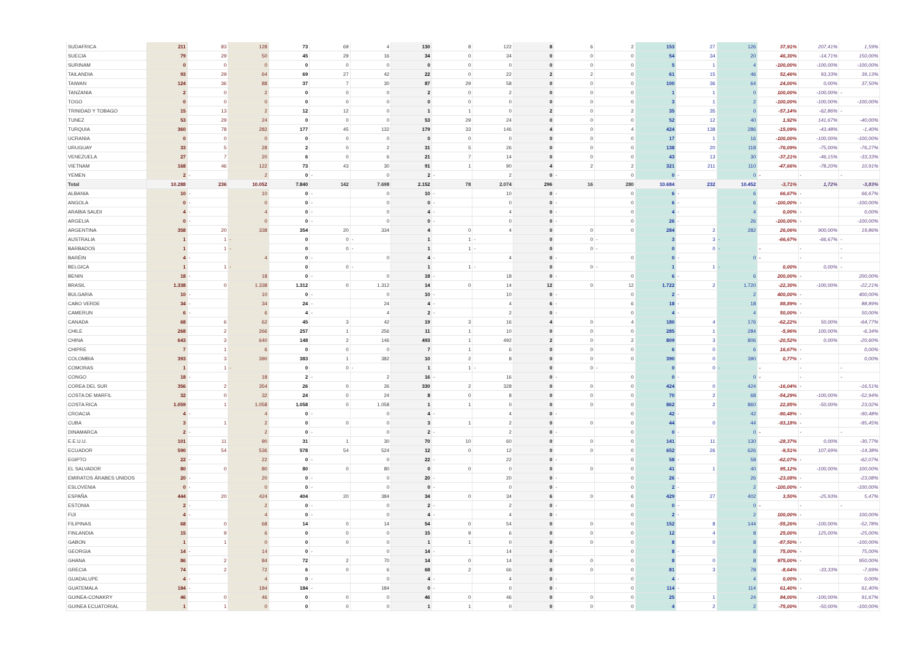| SUDAFRICA | 211 | 83 | 128 | 73 | 69 | 4 | 130 | 8 | 122 | 8 | 6 | 2 | 153 | 27 | 126 | 37,91% | 207,41% | 1,59% |
| SUECIA | 79 | 29 | 50 | 45 | 29 | 16 | 34 | 0 | 34 | 0 | 0 | 0 | 54 | 34 | 20 | 46,30% | -14,71% | 150,00% |
| SURINAM | 0 | 0 | 0 | 0 | 0 | 0 | 0 | 0 | 0 | 0 | 0 | 0 | 5 | 1 | 4 | -100,00% | -100,00% | -100,00% |
| TAILANDIA | 93 | 29 | 64 | 69 | 27 | 42 | 22 | 0 | 22 | 2 | 2 | 0 | 61 | 15 | 46 | 52,46% | 93,33% | 39,13% |
| TAIWAN | 124 | 36 | 88 | 37 | 7 | 30 | 87 | 29 | 58 | 0 | 0 | 0 | 100 | 36 | 64 | 24,00% | 0,00% | 37,50% |
| TANZANIA | 2 | 0 | 2 | 0 | 0 | 0 | 2 | 0 | 2 | 0 | 0 | 0 | 1 | 1 | 0 | 100,00% | -100,00% | - |
| TOGO | 0 | 0 | 0 | 0 | 0 | 0 | 0 | 0 | 0 | 0 | 0 | 0 | 3 | 1 | 2 | -100,00% | -100,00% | -100,00% |
| TRINIDAD Y TOBAGO | 15 | 13 | 2 | 12 | 12 | 0 | 1 | 1 | 0 | 2 | 0 | 2 | 35 | 35 | 0 | -57,14% | -62,86% | - |
| TUNEZ | 53 | 29 | 24 | 0 | 0 | 0 | 53 | 29 | 24 | 0 | 0 | 0 | 52 | 12 | 40 | 1,92% | 141,67% | -40,00% |
| TURQUIA | 360 | 78 | 282 | 177 | 45 | 132 | 179 | 33 | 146 | 4 | 0 | 4 | 424 | 138 | 286 | -15,09% | -43,48% | -1,40% |
| UCRANIA | 0 | 0 | 0 | 0 | 0 | 0 | 0 | 0 | 0 | 0 | 0 | 0 | 17 | 1 | 16 | -100,00% | -100,00% | -100,00% |
| URUGUAY | 33 | 5 | 28 | 2 | 0 | 2 | 31 | 5 | 26 | 0 | 0 | 0 | 138 | 20 | 118 | -76,09% | -75,00% | -76,27% |
| VENEZUELA | 27 | 7 | 20 | 6 | 0 | 6 | 21 | 7 | 14 | 0 | 0 | 0 | 43 | 13 | 30 | -37,21% | -46,15% | -33,33% |
| VIETNAM | 168 | 46 | 122 | 73 | 43 | 30 | 91 | 1 | 90 | 4 | 2 | 2 | 321 | 211 | 110 | -47,66% | -78,20% | 10,91% |
| YEMEN | 2 | - | 2 | 0 | - | 0 | 2 | - | 2 | 0 | - | 0 | 0 | - | 0 | - | - | - |
| Total | 10.288 | 236 | 10.052 | 7.840 | 142 | 7.698 | 2.152 | 78 | 2.074 | 296 | 16 | 280 | 10.684 | 232 | 10.452 | -3,71% | 1,72% | -3,83% |
| ALBANIA | 10 | - | 10 | 0 | - | 0 | 10 | - | 10 | 0 | - | 0 | 6 | - | 6 | 66,67% | - | 66,67% |
| ANGOLA | 0 | - | 0 | 0 | - | 0 | 0 | - | 0 | 0 | - | 0 | 6 | - | 6 | -100,00% | - | -100,00% |
| ARABIA SAUDI | 4 | - | 4 | 0 | - | 0 | 4 | - | 4 | 0 | - | 0 | 4 | - | 4 | 0,00% | - | 0,00% |
| ARGELIA | 0 | - | 0 | 0 | - | 0 | 0 | - | 0 | 0 | - | 0 | 26 | - | 26 | -100,00% | - | -100,00% |
| ARGENTINA | 358 | 20 | 338 | 354 | 20 | 334 | 4 | 0 | 4 | 0 | 0 | 0 | 284 | 2 | 282 | 26,06% | 900,00% | 19,86% |
| AUSTRALIA | 1 | 1 | - | 0 | 0 | - | 1 | 1 | - | 0 | 0 | - | 3 | 3 | - | -66,67% | -66,67% | - |
| BARBADOS | 1 | 1 | - | 0 | 0 | - | 1 | 1 | - | 0 | 0 | - | 0 | 0 | - | - | - | - |
| BARÉIN | 4 | - | 4 | 0 | - | 0 | 4 | - | 4 | 0 | - | 0 | 0 | - | 0 | - | - | - |
| BELGICA | 1 | 1 | - | 0 | 0 | - | 1 | 1 | - | 0 | 0 | - | 1 | 1 | - | 0,00% | 0,00% | - |
| BENIN | 18 | - | 18 | 0 | - | 0 | 18 | - | 18 | 0 | - | 0 | 6 | - | 6 | 200,00% | - | 200,00% |
| BRASIL | 1.338 | 0 | 1.338 | 1.312 | 0 | 1.312 | 14 | 0 | 14 | 12 | 0 | 12 | 1.722 | 2 | 1.720 | -22,30% | -100,00% | -22,21% |
| BULGARIA | 10 | - | 10 | 0 | - | 0 | 10 | - | 10 | 0 | - | 0 | 2 | - | 2 | 400,00% | - | 400,00% |
| CABO VERDE | 34 | - | 34 | 24 | - | 24 | 4 | - | 4 | 6 | - | 6 | 18 | - | 18 | 88,89% | - | 88,89% |
| CAMERUN | 6 | - | 6 | 4 | - | 4 | 2 | - | 2 | 0 | - | 0 | 4 | - | 4 | 50,00% | - | 50,00% |
| CANADA | 68 | 6 | 62 | 45 | 3 | 42 | 19 | 3 | 16 | 4 | 0 | 4 | 180 | 4 | 176 | -62,22% | 50,00% | -64,77% |
| CHILE | 268 | 2 | 266 | 257 | 1 | 256 | 11 | 1 | 10 | 0 | 0 | 0 | 285 | 1 | 284 | -5,96% | 100,00% | -6,34% |
| CHINA | 643 | 3 | 640 | 148 | 2 | 146 | 493 | 1 | 492 | 2 | 0 | 2 | 809 | 3 | 806 | -20,52% | 0,00% | -20,60% |
| CHIPRE | 7 | 1 | 6 | 0 | 0 | 0 | 7 | 1 | 6 | 0 | 0 | 0 | 6 | 0 | 6 | 16,67% | - | 0,00% |
| COLOMBIA | 393 | 3 | 390 | 383 | 1 | 382 | 10 | 2 | 8 | 0 | 0 | 0 | 390 | 0 | 390 | 0,77% | - | 0,00% |
| COMORAS | 1 | 1 | - | 0 | 0 | - | 1 | 1 | - | 0 | 0 | - | 0 | 0 | - | - | - | - |
| CONGO | 18 | - | 18 | 2 | - | 2 | 16 | - | 16 | 0 | - | 0 | 0 | - | 0 | - | - | - |
| COREA DEL SUR | 356 | 2 | 354 | 26 | 0 | 26 | 330 | 2 | 328 | 0 | 0 | 0 | 424 | 0 | 424 | -16,04% | - | -16,51% |
| COSTA DE MARFIL | 32 | 0 | 32 | 24 | 0 | 24 | 8 | 0 | 8 | 0 | 0 | 0 | 70 | 2 | 68 | -54,29% | -100,00% | -52,94% |
| COSTA RICA | 1.059 | 1 | 1.058 | 1.058 | 0 | 1.058 | 1 | 1 | 0 | 0 | 0 | 0 | 862 | 2 | 860 | 22,85% | -50,00% | 23,02% |
| CROACIA | 4 | - | 4 | 0 | - | 0 | 4 | - | 4 | 0 | - | 0 | 42 | - | 42 | -90,48% | - | -90,48% |
| CUBA | 3 | 1 | 2 | 0 | 0 | 0 | 3 | 1 | 2 | 0 | 0 | 0 | 44 | 0 | 44 | -93,18% | - | -95,45% |
| DINAMARCA | 2 | - | 2 | 0 | - | 0 | 2 | - | 2 | 0 | - | 0 | 0 | - | 0 | - | - | - |
| E.E.U.U. | 101 | 11 | 90 | 31 | 1 | 30 | 70 | 10 | 60 | 0 | 0 | 0 | 141 | 11 | 130 | -28,37% | 0,00% | -30,77% |
| ECUADOR | 590 | 54 | 536 | 578 | 54 | 524 | 12 | 0 | 12 | 0 | 0 | 0 | 652 | 26 | 626 | -9,51% | 107,69% | -14,38% |
| EGIPTO | 22 | - | 22 | 0 | - | 0 | 22 | - | 22 | 0 | - | 0 | 58 | - | 58 | -62,07% | - | -62,07% |
| EL SALVADOR | 80 | 0 | 80 | 80 | 0 | 80 | 0 | 0 | 0 | 0 | 0 | 0 | 41 | 1 | 40 | 95,12% | -100,00% | 100,00% |
| EMIRATOS ÁRABES UNIDOS | 20 | - | 20 | 0 | - | 0 | 20 | - | 20 | 0 | - | 0 | 26 | - | 26 | -23,08% | - | -23,08% |
| ESLOVENIA | 0 | - | 0 | 0 | - | 0 | 0 | - | 0 | 0 | - | 0 | 2 | - | 2 | -100,00% | - | -100,00% |
| ESPAÑA | 444 | 20 | 424 | 404 | 20 | 384 | 34 | 0 | 34 | 6 | 0 | 6 | 429 | 27 | 402 | 3,50% | -25,93% | 5,47% |
| ESTONIA | 2 | - | 2 | 0 | - | 0 | 2 | - | 2 | 0 | - | 0 | 0 | - | 0 | - | - | - |
| FIJI | 4 | - | 4 | 0 | - | 0 | 4 | - | 4 | 0 | - | 0 | 2 | - | 2 | 100,00% | - | 100,00% |
| FILIPINAS | 68 | 0 | 68 | 14 | 0 | 14 | 54 | 0 | 54 | 0 | 0 | 0 | 152 | 8 | 144 | -55,26% | -100,00% | -52,78% |
| FINLANDIA | 15 | 9 | 6 | 0 | 0 | 0 | 15 | 9 | 6 | 0 | 0 | 0 | 12 | 4 | 8 | 25,00% | 125,00% | -25,00% |
| GABON | 1 | 1 | 0 | 0 | 0 | 0 | 1 | 1 | 0 | 0 | 0 | 0 | 8 | 0 | 8 | -87,50% | - | -100,00% |
| GEORGIA | 14 | - | 14 | 0 | - | 0 | 14 | - | 14 | 0 | - | 0 | 8 | - | 8 | 75,00% | - | 75,00% |
| GHANA | 86 | 2 | 84 | 72 | 2 | 70 | 14 | 0 | 14 | 0 | 0 | 0 | 8 | 0 | 8 | 975,00% | - | 950,00% |
| GRECIA | 74 | 2 | 72 | 6 | 0 | 6 | 68 | 2 | 66 | 0 | 0 | 0 | 81 | 3 | 78 | -8,64% | -33,33% | -7,69% |
| GUADALUPE | 4 | - | 4 | 0 | - | 0 | 4 | - | 4 | 0 | - | 0 | 4 | - | 4 | 0,00% | - | 0,00% |
| GUATEMALA | 184 | - | 184 | 184 | - | 184 | 0 | - | 0 | 0 | - | 0 | 114 | - | 114 | 61,40% | - | 61,40% |
| GUINEA-CONAKRY | 46 | 0 | 46 | 0 | 0 | 0 | 46 | 0 | 46 | 0 | 0 | 0 | 25 | 1 | 24 | 84,00% | -100,00% | 91,67% |
| GUINEA ECUATORIAL | 1 | 1 | 0 | 0 | 0 | 0 | 1 | 1 | 0 | 0 | 0 | 0 | 4 | 2 | 2 | -75,00% | -50,00% | -100,00% |